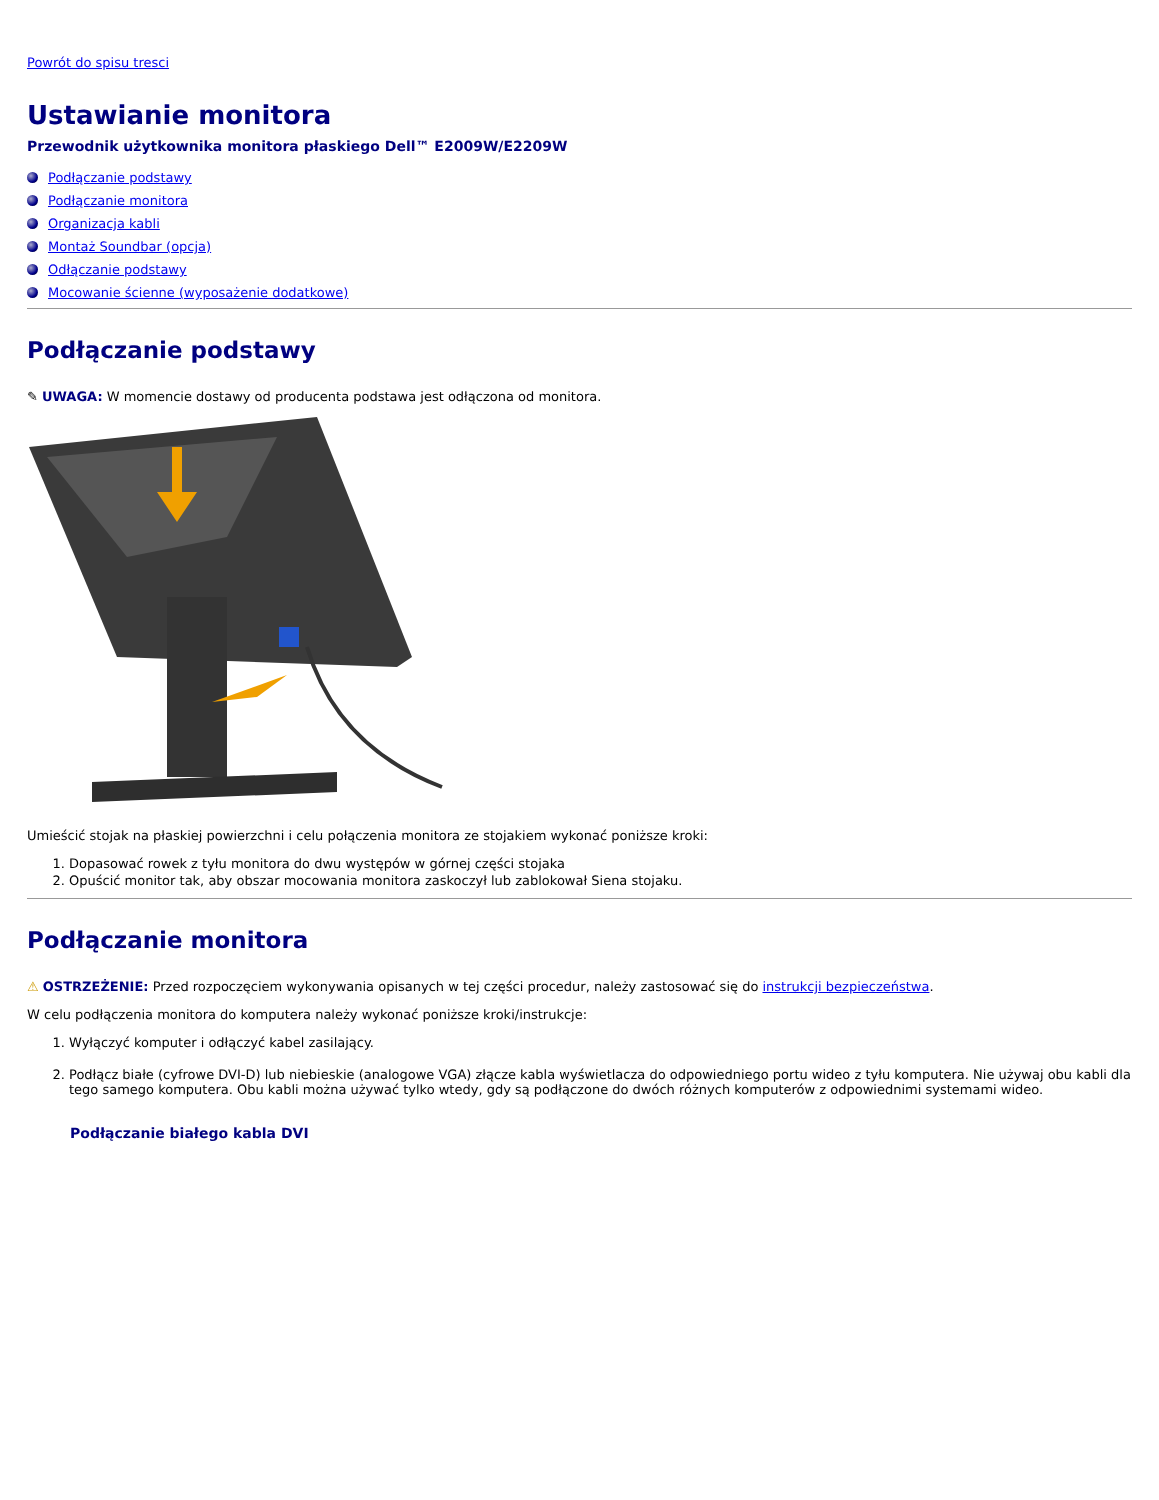Powrót do spisu tresci
Ustawianie monitora
Przewodnik użytkownika monitora płaskiego Dell™ E2009W/E2209W
Podłączanie podstawy
Podłączanie monitora
Organizacja kabli
Montaż Soundbar (opcja)
Odłączanie podstawy
Mocowanie ścienne (wyposażenie dodatkowe)
Podłączanie podstawy
✎ UWAGA: W momencie dostawy od producenta podstawa jest odłączona od monitora.
Umieścić stojak na płaskiej powierzchni i celu połączenia monitora ze stojakiem wykonać poniższe kroki:
1. Dopasować rowek z tyłu monitora do dwu występów w górnej części stojaka
2. Opuścić monitor tak, aby obszar mocowania monitora zaskoczył lub zablokował Siena stojaku.
Podłączanie monitora
⚠ OSTRZEŻENIE: Przed rozpoczęciem wykonywania opisanych w tej części procedur, należy zastosować się do instrukcji bezpieczeństwa.
W celu podłączenia monitora do komputera należy wykonać poniższe kroki/instrukcje:
1. Wyłączyć komputer i odłączyć kabel zasilający.
2. Podłącz białe (cyfrowe DVI-D) lub niebieskie (analogowe VGA) złącze kabla wyświetlacza do odpowiedniego portu wideo z tyłu komputera. Nie używaj obu kabli dla tego samego komputera. Obu kabli można używać tylko wtedy, gdy są podłączone do dwóch różnych komputerów z odpowiednimi systemami wideo.
Podłączanie białego kabla DVI